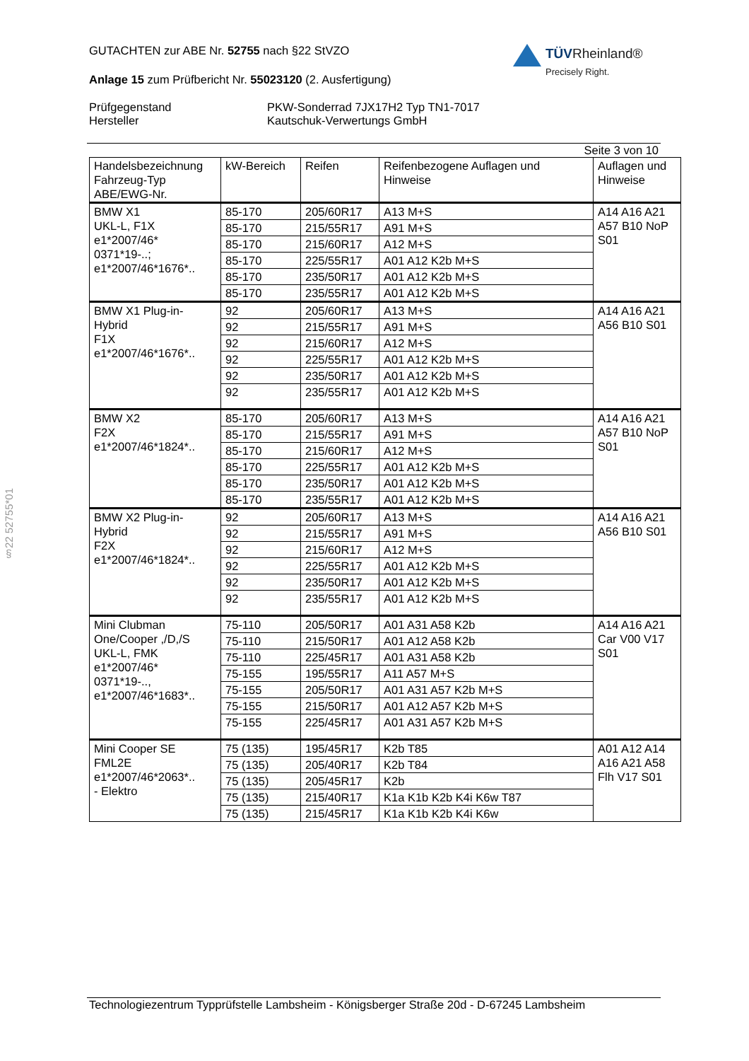§22 52755*01
TÜVRheinland®
Precisely Right.
GUTACHTEN zur ABE Nr. 52755 nach §22 StVZO
Anlage 15 zum Prüfbericht Nr. 55023120 (2. Ausfertigung)
Prüfgegenstand PKW-Sonderrad 7JX17H2 Typ TN1-7017
Hersteller Kautschuk-Verwertungs GmbH
Seite 3 von 10
| Handelsbezeichnung Fahrzeug-Typ ABE/EWG-Nr. | kW-Bereich | Reifen | Reifenbezogene Auflagen und Hinweise | Auflagen und Hinweise |
| --- | --- | --- | --- | --- |
| BMW X1 UKL-L, F1X e1*2007/46* 0371*19-..; e1*2007/46*1676*.. | 85-170 | 205/60R17 | A13 M+S | A14 A16 A21 A57 B10 NoP S01 |
| | 85-170 | 215/55R17 | A91 M+S | |
| | 85-170 | 215/60R17 | A12 M+S | |
| | 85-170 | 225/55R17 | A01 A12 K2b M+S | |
| | 85-170 | 235/50R17 | A01 A12 K2b M+S | |
| | 85-170 | 235/55R17 | A01 A12 K2b M+S | |
| BMW X1 Plug-in-Hybrid F1X e1*2007/46*1676*.. | 92 | 205/60R17 | A13 M+S | A14 A16 A21 A56 B10 S01 |
| | 92 | 215/55R17 | A91 M+S | |
| | 92 | 215/60R17 | A12 M+S | |
| | 92 | 225/55R17 | A01 A12 K2b M+S | |
| | 92 | 235/50R17 | A01 A12 K2b M+S | |
| | 92 | 235/55R17 | A01 A12 K2b M+S | |
| BMW X2 F2X e1*2007/46*1824*.. | 85-170 | 205/60R17 | A13 M+S | A14 A16 A21 A57 B10 NoP S01 |
| | 85-170 | 215/55R17 | A91 M+S | |
| | 85-170 | 215/60R17 | A12 M+S | |
| | 85-170 | 225/55R17 | A01 A12 K2b M+S | |
| | 85-170 | 235/50R17 | A01 A12 K2b M+S | |
| | 85-170 | 235/55R17 | A01 A12 K2b M+S | |
| BMW X2 Plug-in-Hybrid F2X e1*2007/46*1824*.. | 92 | 205/60R17 | A13 M+S | A14 A16 A21 A56 B10 S01 |
| | 92 | 215/55R17 | A91 M+S | |
| | 92 | 215/60R17 | A12 M+S | |
| | 92 | 225/55R17 | A01 A12 K2b M+S | |
| | 92 | 235/50R17 | A01 A12 K2b M+S | |
| | 92 | 235/55R17 | A01 A12 K2b M+S | |
| Mini Clubman One/Cooper ,/D,/S UKL-L, FMK e1*2007/46* 0371*19-.., e1*2007/46*1683*.. | 75-110 | 205/50R17 | A01 A31 A58 K2b | A14 A16 A21 Car V00 V17 S01 |
| | 75-110 | 215/50R17 | A01 A12 A58 K2b | |
| | 75-110 | 225/45R17 | A01 A31 A58 K2b | |
| | 75-155 | 195/55R17 | A11 A57 M+S | |
| | 75-155 | 205/50R17 | A01 A31 A57 K2b M+S | |
| | 75-155 | 215/50R17 | A01 A12 A57 K2b M+S | |
| | 75-155 | 225/45R17 | A01 A31 A57 K2b M+S | |
| Mini Cooper SE FML2E e1*2007/46*2063*.. - Elektro | 75 (135) | 195/45R17 | K2b T85 | A01 A12 A14 A16 A21 A58 Flh V17 S01 |
| | 75 (135) | 205/40R17 | K2b T84 | |
| | 75 (135) | 205/45R17 | K2b | |
| | 75 (135) | 215/40R17 | K1a K1b K2b K4i K6w T87 | |
| | 75 (135) | 215/45R17 | K1a K1b K2b K4i K6w | |
Technologiezentrum Typprüfstelle Lambsheim - Königsberger Straße 20d - D-67245 Lambsheim